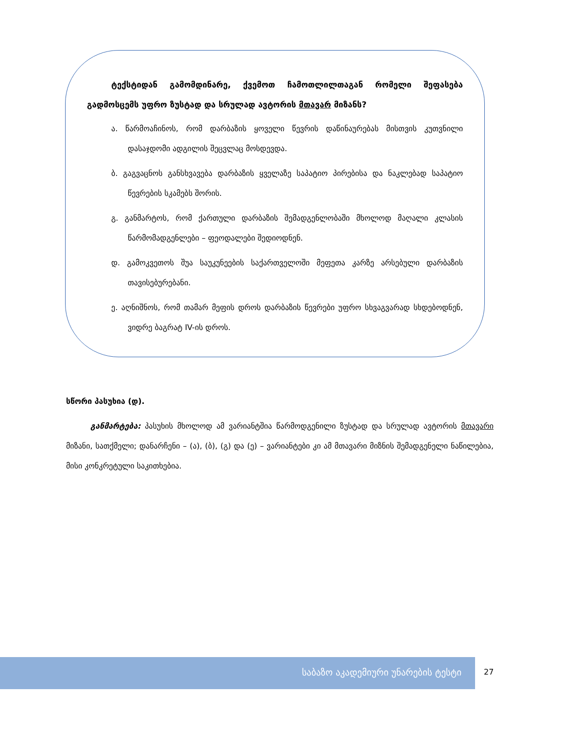ტექსტიდან გამომდინარე, ქვემოთ ჩამოთლილთაგან რომელი შეფასება გადმოსცემს უფრო ზუსტად და სრულად ავტორის მთავარ მიზანს?
ა. წარმოაჩინოს, რომ დარბაზის ყოველი წევრის დაწინაურებას მისთვის კუთვნილი დასაჯდომი ადგილის შეცვლაც მოსდევდა.
ბ. გაგვაცნოს განსხვავება დარბაზის ყველაზე საპატიო პირებისა და ნაკლებად საპატიო წევრების სკამებს შორის.
გ. განმარტოს, რომ ქართული დარბაზის შემადგენლობაში მხოლოდ მაღალი კლასის წარმომადგენლები – ფეოდალები შედიოდნენ.
დ. გამოკვეთოს შუა საუკუნეების საქართველოში მეფეთა კარზე არსებული დარბაზის თავისებურებანი.
ე. აღნიშნოს, რომ თამარ მეფის დროს დარბაზის წევრები უფრო სხვაგვარად სხდებოდნენ, ვიდრე ბაგრატ IV-ის დროს.
სწორი პასუხია (დ).
განმარტება: პასუხის მხოლოდ ამ ვარიანტშია წარმოდგენილი ზუსტად და სრულად ავტორის მთავარი მიზანი, სათქმელი; დანარჩენი – (ა), (ბ), (გ) და (ე) – ვარიანტები კი ამ მთავარი მიზნის შემადგენელი ნაწილებია, მისი კონკრეტული საკითხებია.
საბაზო აკადემიური უნარების ტესტი
27